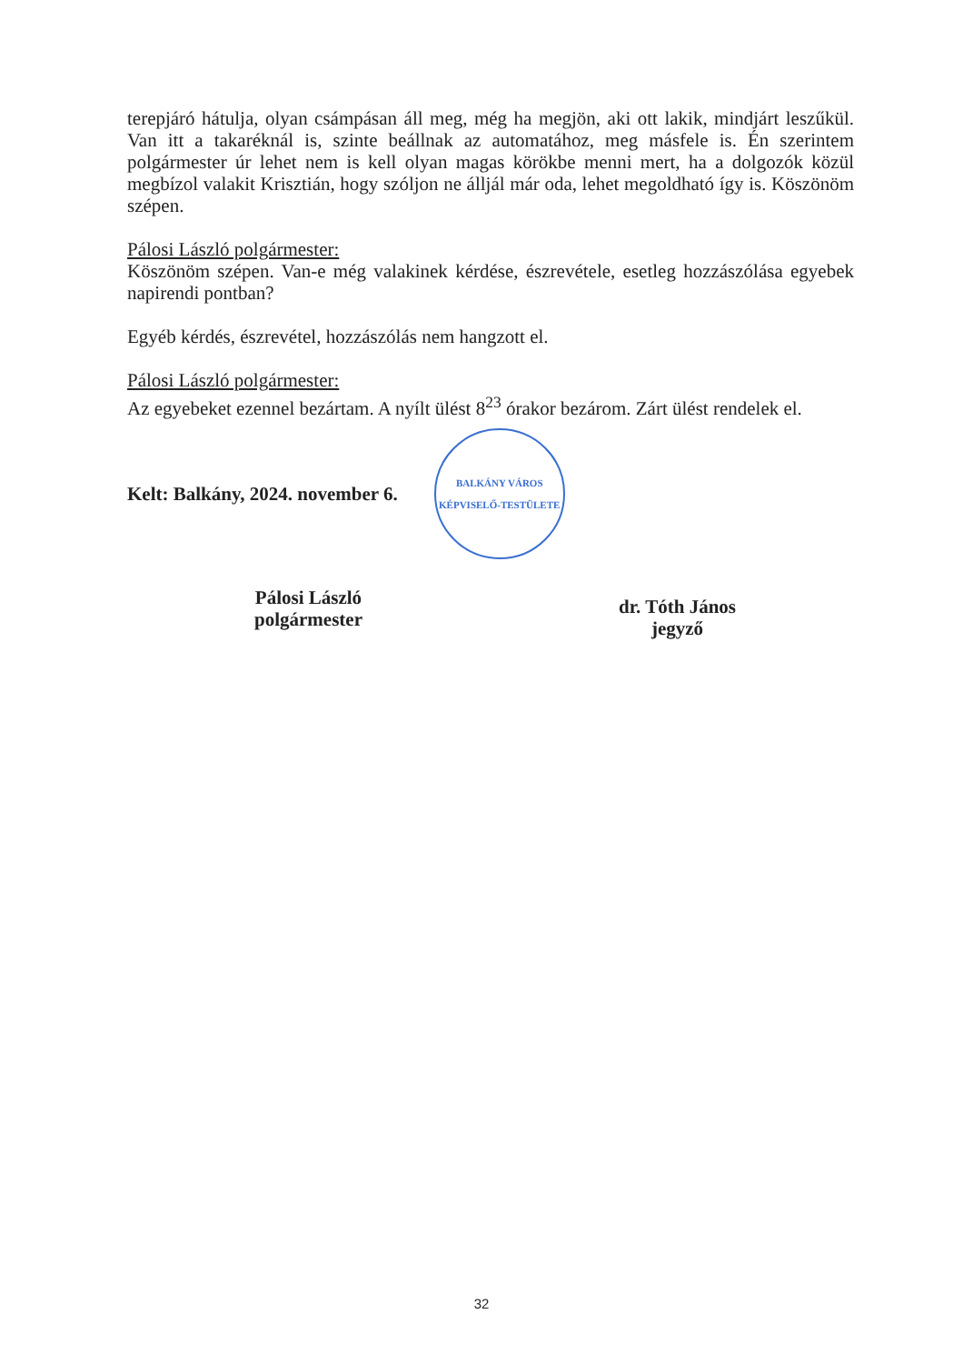terepjáró hátulja, olyan csámpásan áll meg, még ha megjön, aki ott lakik, mindjárt leszűkül. Van itt a takaréknál is, szinte beállnak az automatához, meg másfele is. Én szerintem polgármester úr lehet nem is kell olyan magas körökbe menni mert, ha a dolgozók közül megbízol valakit Krisztián, hogy szóljon ne álljál már oda, lehet megoldható így is. Köszönöm szépen.
Pálosi László polgármester:
Köszönöm szépen. Van-e még valakinek kérdése, észrevétele, esetleg hozzászólása egyebek napirendi pontban?
Egyéb kérdés, észrevétel, hozzászólás nem hangzott el.
Pálosi László polgármester:
Az egyebeket ezennel bezártam. A nyílt ülést 8<sup>23</sup> órakor bezárom. Zárt ülést rendelek el.
Kelt: Balkány, 2024. november 6.
BALKÁNY VÁROS
KÉPVISELŐ-TESTÜLETE
Pálosi László
polgármester
dr. Tóth János
jegyző
32